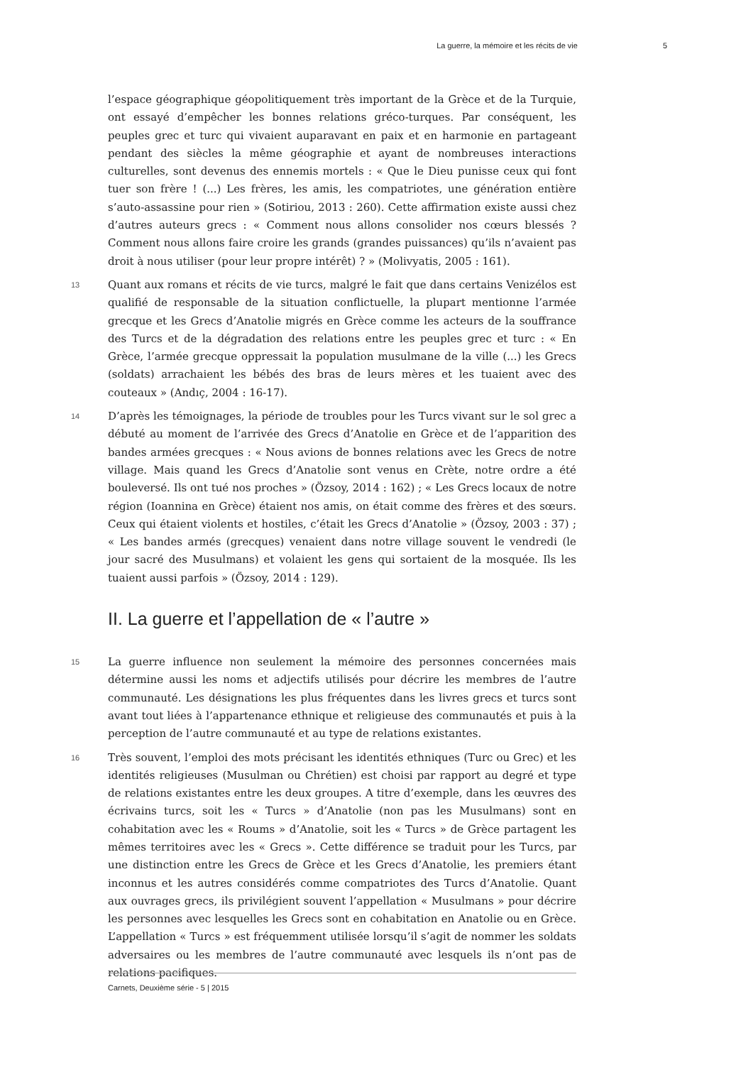La guerre, la mémoire et les récits de vie 5
l’espace géographique géopolitiquement très important de la Grèce et de la Turquie, ont essayé d’empêcher les bonnes relations gréco-turques. Par conséquent, les peuples grec et turc qui vivaient auparavant en paix et en harmonie en partageant pendant des siècles la même géographie et ayant de nombreuses interactions culturelles, sont devenus des ennemis mortels : « Que le Dieu punisse ceux qui font tuer son frère ! (...) Les frères, les amis, les compatriotes, une génération entière s’auto-assassine pour rien » (Sotiriou, 2013 : 260). Cette affirmation existe aussi chez d’autres auteurs grecs : « Comment nous allons consolider nos cœurs blessés ? Comment nous allons faire croire les grands (grandes puissances) qu’ils n’avaient pas droit à nous utiliser (pour leur propre intérêt) ? » (Molivyatis, 2005 : 161).
13 Quant aux romans et récits de vie turcs, malgré le fait que dans certains Venizélos est qualifié de responsable de la situation conflictuelle, la plupart mentionne l’armée grecque et les Grecs d’Anatolie migrés en Grèce comme les acteurs de la souffrance des Turcs et de la dégradation des relations entre les peuples grec et turc : « En Grèce, l’armée grecque oppressait la population musulmane de la ville (...) les Grecs (soldats) arrachaient les bébés des bras de leurs mères et les tuaient avec des couteaux » (Andıç, 2004 : 16-17).
14 D’après les témoignages, la période de troubles pour les Turcs vivant sur le sol grec a débuté au moment de l’arrivée des Grecs d’Anatolie en Grèce et de l’apparition des bandes armées grecques : « Nous avions de bonnes relations avec les Grecs de notre village. Mais quand les Grecs d’Anatolie sont venus en Crète, notre ordre a été bouleversé. Ils ont tué nos proches » (Özsoy, 2014 : 162) ; « Les Grecs locaux de notre région (Ioannina en Grèce) étaient nos amis, on était comme des frères et des sœurs. Ceux qui étaient violents et hostiles, c’était les Grecs d’Anatolie » (Özsoy, 2003 : 37) ; « Les bandes armés (grecques) venaient dans notre village souvent le vendredi (le jour sacré des Musulmans) et volaient les gens qui sortaient de la mosquée. Ils les tuaient aussi parfois » (Özsoy, 2014 : 129).
II. La guerre et l’appellation de « l’autre »
15 La guerre influence non seulement la mémoire des personnes concernées mais détermine aussi les noms et adjectifs utilisés pour décrire les membres de l’autre communauté. Les désignations les plus fréquentes dans les livres grecs et turcs sont avant tout liées à l’appartenance ethnique et religieuse des communautés et puis à la perception de l’autre communauté et au type de relations existantes.
16 Très souvent, l’emploi des mots précisant les identités ethniques (Turc ou Grec) et les identités religieuses (Musulman ou Chrétien) est choisi par rapport au degré et type de relations existantes entre les deux groupes. A titre d’exemple, dans les œuvres des écrivains turcs, soit les « Turcs » d’Anatolie (non pas les Musulmans) sont en cohabitation avec les « Roums » d’Anatolie, soit les « Turcs » de Grèce partagent les mêmes territoires avec les « Grecs ». Cette différence se traduit pour les Turcs, par une distinction entre les Grecs de Grèce et les Grecs d’Anatolie, les premiers étant inconnus et les autres considérés comme compatriotes des Turcs d’Anatolie. Quant aux ouvrages grecs, ils privilégient souvent l’appellation « Musulmans » pour décrire les personnes avec lesquelles les Grecs sont en cohabitation en Anatolie ou en Grèce. L’appellation « Turcs » est fréquemment utilisée lorsqu’il s’agit de nommer les soldats adversaires ou les membres de l’autre communauté avec lesquels ils n’ont pas de relations pacifiques.
Carnets, Deuxième série - 5 | 2015